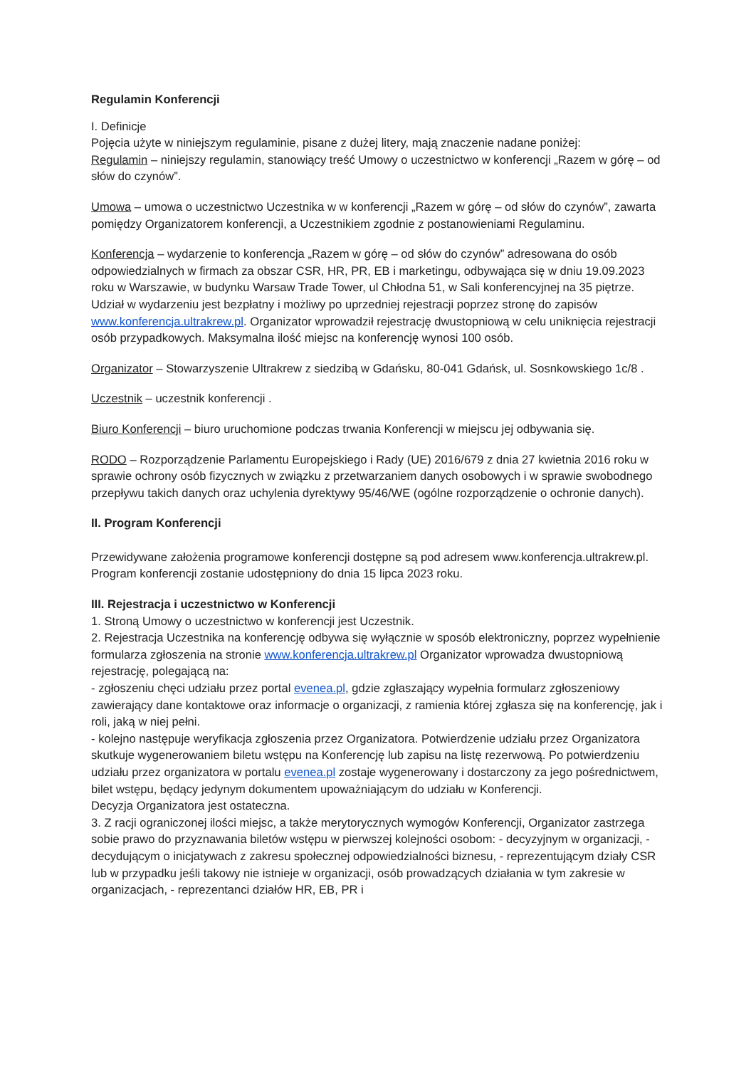Regulamin Konferencji
I. Definicje
Pojęcia użyte w niniejszym regulaminie, pisane z dużej litery, mają znaczenie nadane poniżej:
Regulamin – niniejszy regulamin, stanowiący treść Umowy o uczestnictwo w konferencji „Razem w górę – od słów do czynów”.
Umowa – umowa o uczestnictwo Uczestnika w w konferencji „Razem w górę – od słów do czynów”, zawarta pomiędzy Organizatorem konferencji, a Uczestnikiem zgodnie z postanowieniami Regulaminu.
Konferencja – wydarzenie to konferencja „Razem w górę – od słów do czynów” adresowana do osób odpowiedzialnych w firmach za obszar CSR, HR, PR, EB i marketingu, odbywająca się w dniu 19.09.2023 roku w Warszawie, w budynku Warsaw Trade Tower, ul Chłodna 51, w Sali konferencyjnej na 35 piętrze. Udział w wydarzeniu jest bezpłatny i możliwy po uprzedniej rejestracji poprzez stronę do zapisów www.konferencja.ultrakrew.pl. Organizator wprowadził rejestrację dwustopniową w celu uniknięcia rejestracji osób przypadkowych. Maksymalna ilość miejsc na konferencję wynosi 100 osób.
Organizator – Stowarzyszenie Ultrakrew z siedzibą w Gdańsku, 80-041 Gdańsk, ul. Sosnkowskiego 1c/8 .
Uczestnik – uczestnik konferencji .
Biuro Konferencji – biuro uruchomione podczas trwania Konferencji w miejscu jej odbywania się.
RODO – Rozporządzenie Parlamentu Europejskiego i Rady (UE) 2016/679 z dnia 27 kwietnia 2016 roku w sprawie ochrony osób fizycznych w związku z przetwarzaniem danych osobowych i w sprawie swobodnego przepływu takich danych oraz uchylenia dyrektywy 95/46/WE (ogólne rozporządzenie o ochronie danych).
II. Program Konferencji
Przewidywane założenia programowe konferencji dostępne są pod adresem www.konferencja.ultrakrew.pl. Program konferencji zostanie udostępniony do dnia 15 lipca 2023 roku.
III. Rejestracja i uczestnictwo w Konferencji
1. Stroną Umowy o uczestnictwo w konferencji jest Uczestnik.
2. Rejestracja Uczestnika na konferencję odbywa się wyłącznie w sposób elektroniczny, poprzez wypełnienie formularza zgłoszenia na stronie www.konferencja.ultrakrew.pl Organizator wprowadza dwustopniową rejestrację, polegającą na:
- zgłoszeniu chęci udziału przez portal evenea.pl, gdzie zgłaszający wypełnia formularz zgłoszeniowy zawierający dane kontaktowe oraz informacje o organizacji, z ramienia której zgłasza się na konferencję, jak i roli, jaką w niej pełni.
- kolejno następuje weryfikacja zgłoszenia przez Organizatora. Potwierdzenie udziału przez Organizatora skutkuje wygenerowaniem biletu wstępu na Konferencję lub zapisu na listę rezerwową. Po potwierdzeniu udziału przez organizatora w portalu evenea.pl zostaje wygenerowany i dostarczony za jego pośrednictwem, bilet wstępu, będący jedynym dokumentem upoważniającym do udziału w Konferencji.
Decyzja Organizatora jest ostateczna.
3. Z racji ograniczonej ilości miejsc, a także merytorycznych wymogów Konferencji, Organizator zastrzega sobie prawo do przyznawania biletów wstępu w pierwszej kolejności osobom: - decyzyjnym w organizacji, - decydującym o inicjatywach z zakresu społecznej odpowiedzialności biznesu, - reprezentującym działy CSR lub w przypadku jeśli takowy nie istnieje w organizacji, osób prowadzących działania w tym zakresie w organizacjach, - reprezentanci działów HR, EB, PR i